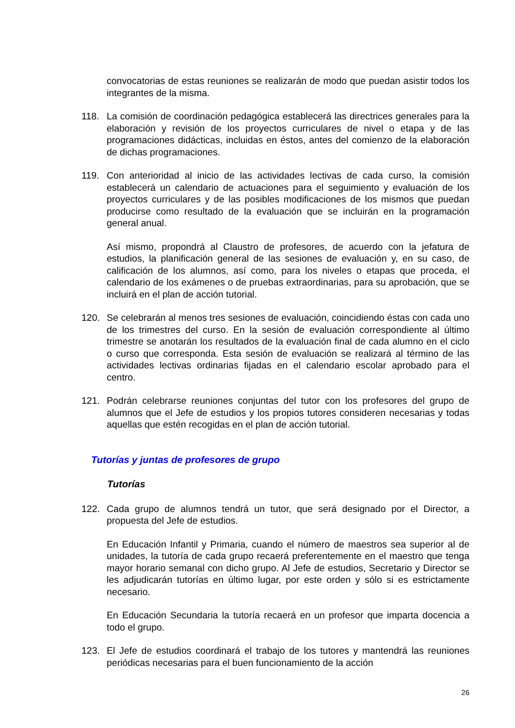convocatorias de estas reuniones se realizarán de modo que puedan asistir todos los integrantes de la misma.
118. La comisión de coordinación pedagógica establecerá las directrices generales para la elaboración y revisión de los proyectos curriculares de nivel o etapa y de las programaciones didácticas, incluidas en éstos, antes del comienzo de la elaboración de dichas programaciones.
119. Con anterioridad al inicio de las actividades lectivas de cada curso, la comisión establecerá un calendario de actuaciones para el seguimiento y evaluación de los proyectos curriculares y de las posibles modificaciones de los mismos que puedan producirse como resultado de la evaluación que se incluirán en la programación general anual.
Así mismo, propondrá al Claustro de profesores, de acuerdo con la jefatura de estudios, la planificación general de las sesiones de evaluación y, en su caso, de calificación de los alumnos, así como, para los niveles o etapas que proceda, el calendario de los exámenes o de pruebas extraordinarias, para su aprobación, que se incluirá en el plan de acción tutorial.
120. Se celebrarán al menos tres sesiones de evaluación, coincidiendo éstas con cada uno de los trimestres del curso. En la sesión de evaluación correspondiente al último trimestre se anotarán los resultados de la evaluación final de cada alumno en el ciclo o curso que corresponda. Esta sesión de evaluación se realizará al término de las actividades lectivas ordinarias fijadas en el calendario escolar aprobado para el centro.
121. Podrán celebrarse reuniones conjuntas del tutor con los profesores del grupo de alumnos que el Jefe de estudios y los propios tutores consideren necesarias y todas aquellas que estén recogidas en el plan de acción tutorial.
Tutorías y juntas de profesores de grupo
Tutorías
122. Cada grupo de alumnos tendrá un tutor, que será designado por el Director, a propuesta del Jefe de estudios.
En Educación Infantil y Primaria, cuando el número de maestros sea superior al de unidades, la tutoría de cada grupo recaerá preferentemente en el maestro que tenga mayor horario semanal con dicho grupo. Al Jefe de estudios, Secretario y Director se les adjudicarán tutorías en último lugar, por este orden y sólo si es estrictamente necesario.
En Educación Secundaria la tutoría recaerá en un profesor que imparta docencia a todo el grupo.
123. El Jefe de estudios coordinará el trabajo de los tutores y mantendrá las reuniones periódicas necesarias para el buen funcionamiento de la acción
26